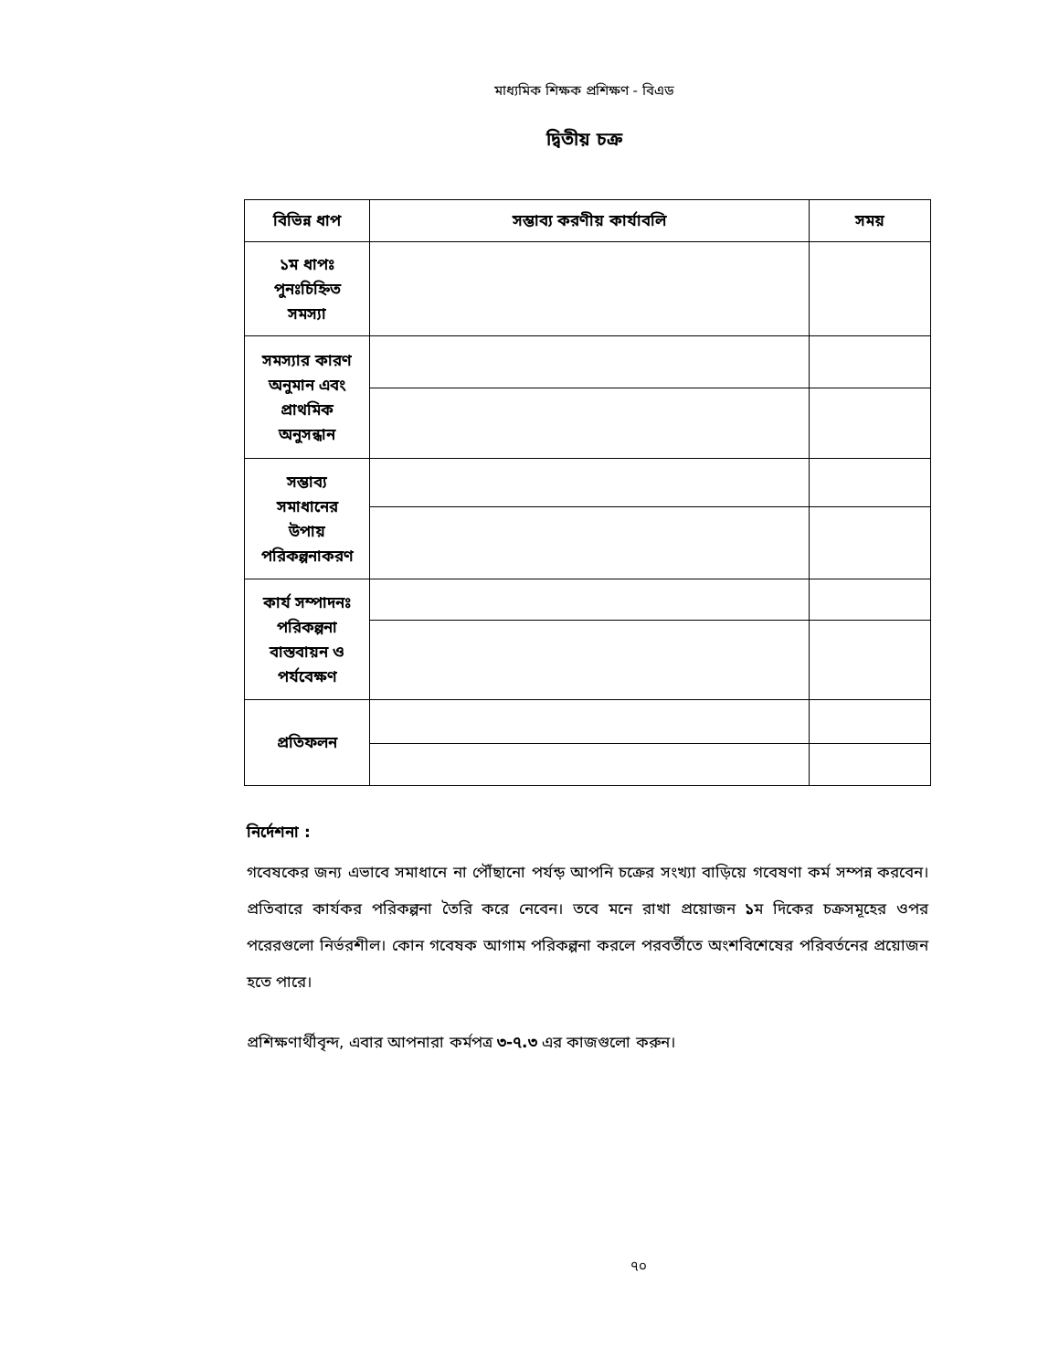মাধ্যমিক শিক্ষক প্রশিক্ষণ - বিএড
দ্বিতীয় চক্র
| বিভিন্ন ধাপ | সম্ভাব্য করণীয় কার্যাবলি | সময় |
| --- | --- | --- |
| ১ম ধাপঃ পুনঃচিহ্নিত সমস্যা | | |
| সমস্যার কারণ অনুমান এবং প্রাথমিক অনুসন্ধান | | |
| সম্ভাব্য সমাধানের উপায় পরিকল্পনাকরণ | | |
| কার্য সম্পাদনঃ পরিকল্পনা বাস্তবায়ন ও পর্যবেক্ষণ | | |
| প্রতিফলন | | |
নির্দেশনা :
গবেষকের জন্য এভাবে সমাধানে না পৌঁছানো পর্যন্ড় আপনি চক্রের সংখ্যা বাড়িয়ে গবেষণা কর্ম সম্পন্ন করবেন। প্রতিবারে কার্যকর পরিকল্পনা তৈরি করে নেবেন। তবে মনে রাখা প্রয়োজন ১ম দিকের চক্রসমূহের ওপর পরেরগুলো নির্ভরশীল। কোন গবেষক আগাম পরিকল্পনা করলে পরবর্তীতে অংশবিশেষের পরিবর্তনের প্রয়োজন হতে পারে।
প্রশিক্ষণার্থীবৃন্দ, এবার আপনারা কর্মপত্র ৩-৭.৩ এর কাজগুলো করুন।
৭০